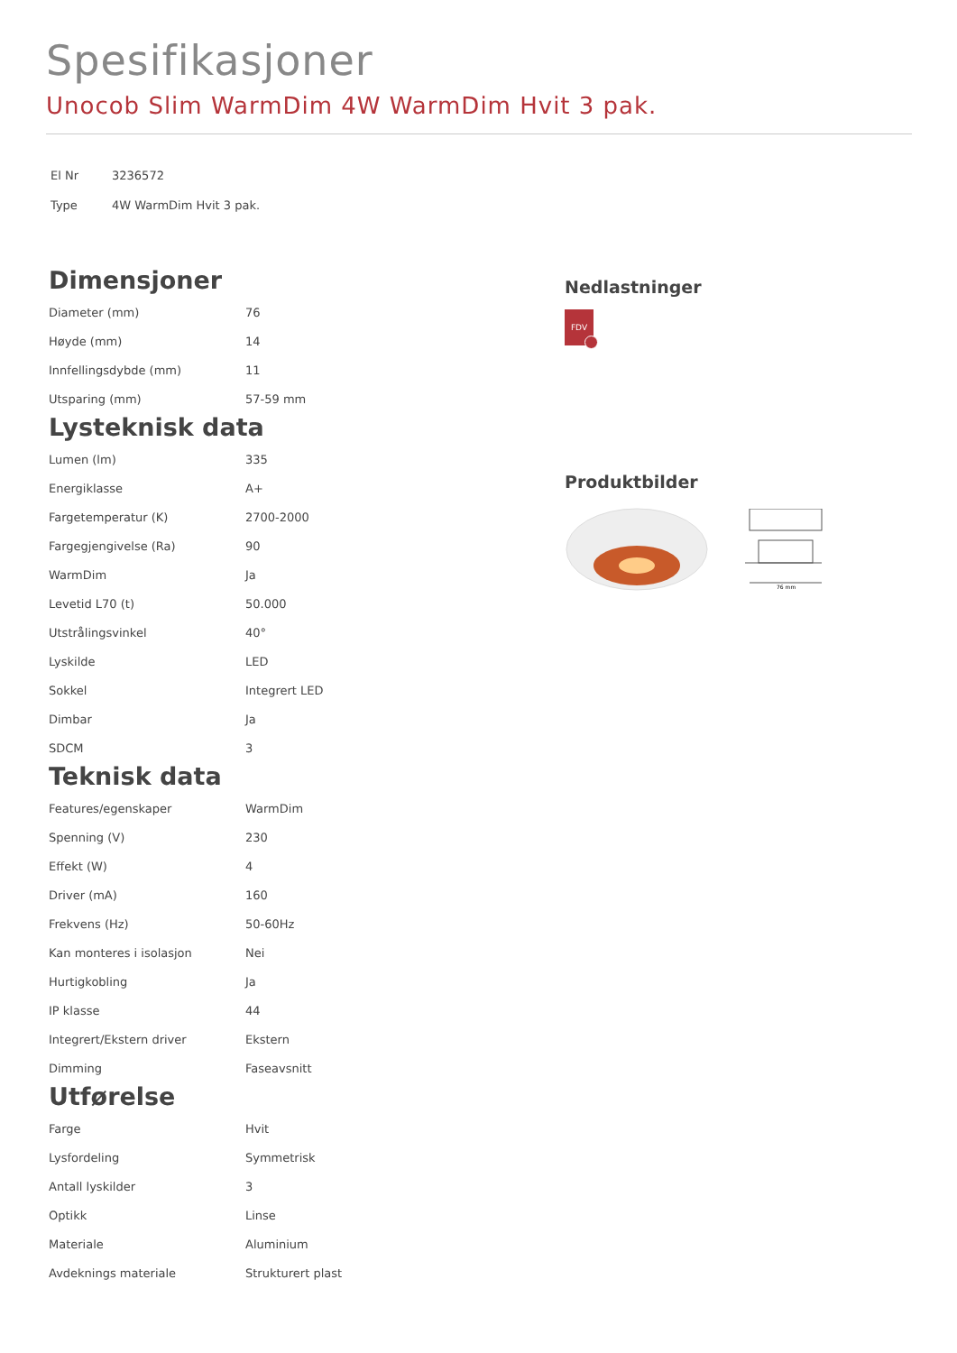Spesifikasjoner
Unocob Slim WarmDim 4W WarmDim Hvit 3 pak.
| El Nr | 3236572 |
| Type | 4W WarmDim Hvit 3 pak. |
Dimensjoner
| Diameter (mm) | 76 |
| Høyde (mm) | 14 |
| Innfellingsdybde (mm) | 11 |
| Utsparing (mm) | 57-59 mm |
Lysteknisk data
| Lumen (lm) | 335 |
| Energiklasse | A+ |
| Fargetemperatur (K) | 2700-2000 |
| Fargegjengivelse (Ra) | 90 |
| WarmDim | Ja |
| Levetid L70 (t) | 50.000 |
| Utstrålingsvinkel | 40° |
| Lyskilde | LED |
| Sokkel | Integrert LED |
| Dimbar | Ja |
| SDCM | 3 |
Teknisk data
| Features/egenskaper | WarmDim |
| Spenning (V) | 230 |
| Effekt (W) | 4 |
| Driver (mA) | 160 |
| Frekvens (Hz) | 50-60Hz |
| Kan monteres i isolasjon | Nei |
| Hurtigkobling | Ja |
| IP klasse | 44 |
| Integrert/Ekstern driver | Ekstern |
| Dimming | Faseavsnitt |
Utførelse
| Farge | Hvit |
| Lysfordeling | Symmetrisk |
| Antall lyskilder | 3 |
| Optikk | Linse |
| Materiale | Aluminium |
| Avdeknings materiale | Strukturert plast |
Nedlastninger
FDV
Produktbilder
76 mm